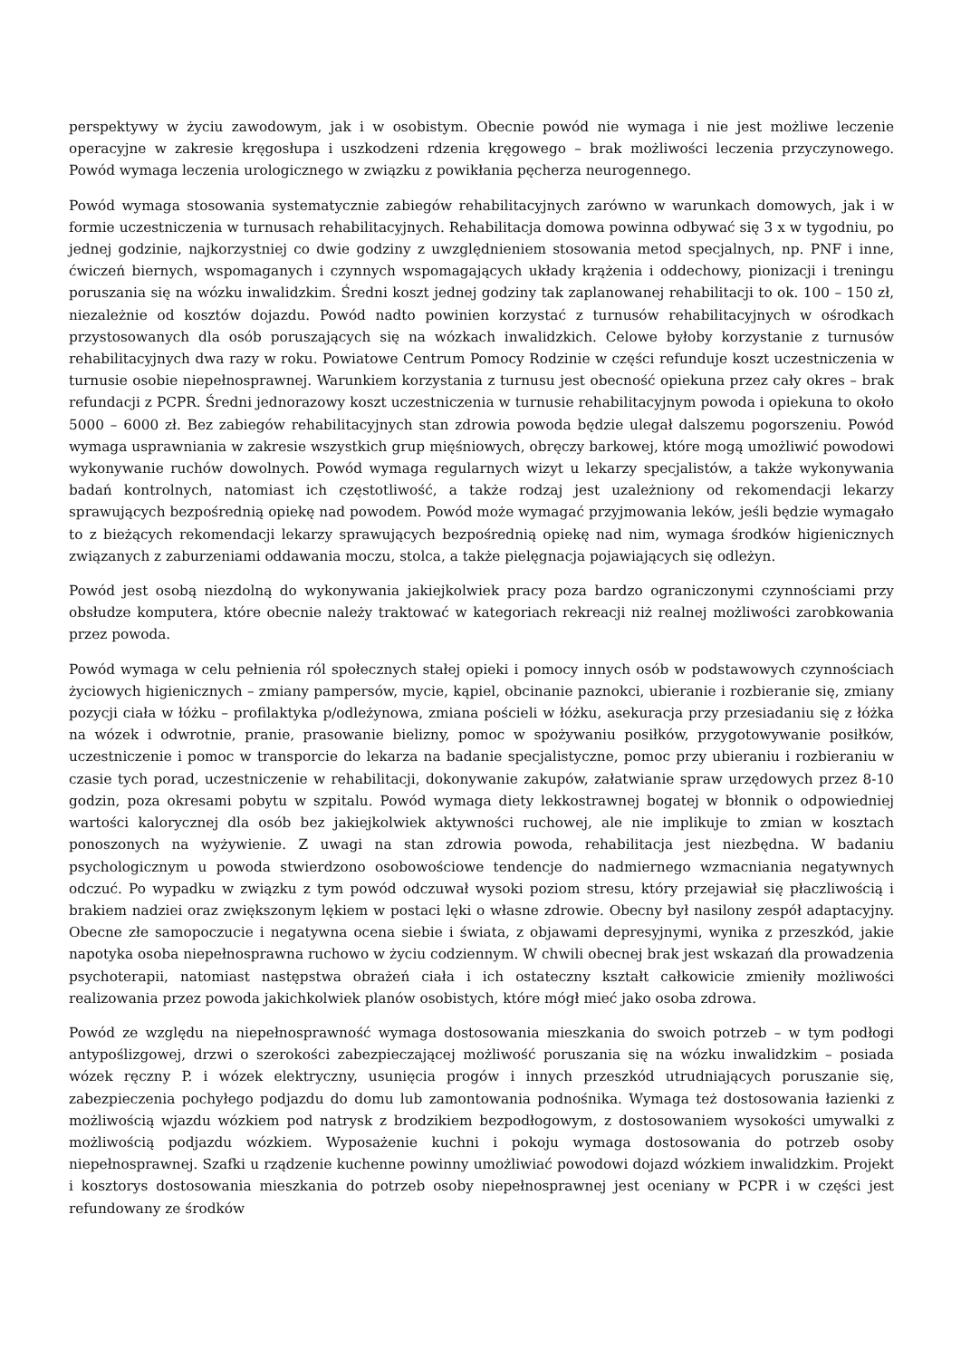perspektywy w życiu zawodowym, jak i w osobistym. Obecnie powód nie wymaga i nie jest możliwe leczenie operacyjne w zakresie kręgosłupa i uszkodzeni rdzenia kręgowego – brak możliwości leczenia przyczynowego. Powód wymaga leczenia urologicznego w związku z powikłania pęcherza neurogennego.
Powód wymaga stosowania systematycznie zabiegów rehabilitacyjnych zarówno w warunkach domowych, jak i w formie uczestniczenia w turnusach rehabilitacyjnych. Rehabilitacja domowa powinna odbywać się 3 x w tygodniu, po jednej godzinie, najkorzystniej co dwie godziny z uwzględnieniem stosowania metod specjalnych, np. PNF i inne, ćwiczeń biernych, wspomaganych i czynnych wspomagających układy krążenia i oddechowy, pionizacji i treningu poruszania się na wózku inwalidzkim. Średni koszt jednej godziny tak zaplanowanej rehabilitacji to ok. 100 – 150 zł, niezależnie od kosztów dojazdu. Powód nadto powinien korzystać z turnusów rehabilitacyjnych w ośrodkach przystosowanych dla osób poruszających się na wózkach inwalidzkich. Celowe byłoby korzystanie z turnusów rehabilitacyjnych dwa razy w roku. Powiatowe Centrum Pomocy Rodzinie w części refunduje koszt uczestniczenia w turnusie osobie niepełnosprawnej. Warunkiem korzystania z turnusu jest obecność opiekuna przez cały okres – brak refundacji z PCPR. Średni jednorazowy koszt uczestniczenia w turnusie rehabilitacyjnym powoda i opiekuna to około 5000 – 6000 zł. Bez zabiegów rehabilitacyjnych stan zdrowia powoda będzie ulegał dalszemu pogorszeniu. Powód wymaga usprawniania w zakresie wszystkich grup mięśniowych, obręczy barkowej, które mogą umożliwić powodowi wykonywanie ruchów dowolnych. Powód wymaga regularnych wizyt u lekarzy specjalistów, a także wykonywania badań kontrolnych, natomiast ich częstotliwość, a także rodzaj jest uzależniony od rekomendacji lekarzy sprawujących bezpośrednią opiekę nad powodem. Powód może wymagać przyjmowania leków, jeśli będzie wymagało to z bieżących rekomendacji lekarzy sprawujących bezpośrednią opiekę nad nim, wymaga środków higienicznych związanych z zaburzeniami oddawania moczu, stolca, a także pielęgnacja pojawiających się odleżyn.
Powód jest osobą niezdolną do wykonywania jakiejkolwiek pracy poza bardzo ograniczonymi czynnościami przy obsłudze komputera, które obecnie należy traktować w kategoriach rekreacji niż realnej możliwości zarobkowania przez powoda.
Powód wymaga w celu pełnienia ról społecznych stałej opieki i pomocy innych osób w podstawowych czynnościach życiowych higienicznych – zmiany pampersów, mycie, kąpiel, obcinanie paznokci, ubieranie i rozbieranie się, zmiany pozycji ciała w łóżku – profilaktyka p/odleżynowa, zmiana pościeli w łóżku, asekuracja przy przesiadaniu się z łóżka na wózek i odwrotnie, pranie, prasowanie bielizny, pomoc w spożywaniu posiłków, przygotowywanie posiłków, uczestniczenie i pomoc w transporcie do lekarza na badanie specjalistyczne, pomoc przy ubieraniu i rozbieraniu w czasie tych porad, uczestniczenie w rehabilitacji, dokonywanie zakupów, załatwianie spraw urzędowych przez 8-10 godzin, poza okresami pobytu w szpitalu. Powód wymaga diety lekkostrawnej bogatej w błonnik o odpowiedniej wartości kalorycznej dla osób bez jakiejkolwiek aktywności ruchowej, ale nie implikuje to zmian w kosztach ponoszonych na wyżywienie. Z uwagi na stan zdrowia powoda, rehabilitacja jest niezbędna. W badaniu psychologicznym u powoda stwierdzono osobowościowe tendencje do nadmiernego wzmacniania negatywnych odczuć. Po wypadku w związku z tym powód odczuwał wysoki poziom stresu, który przejawiał się płaczliwością i brakiem nadziei oraz zwiększonym lękiem w postaci lęki o własne zdrowie. Obecny był nasilony zespół adaptacyjny. Obecne złe samopoczucie i negatywna ocena siebie i świata, z objawami depresyjnymi, wynika z przeszkód, jakie napotyka osoba niepełnosprawna ruchowo w życiu codziennym. W chwili obecnej brak jest wskazań dla prowadzenia psychoterapii, natomiast następstwa obrażeń ciała i ich ostateczny kształt całkowicie zmieniły możliwości realizowania przez powoda jakichkolwiek planów osobistych, które mógł mieć jako osoba zdrowa.
Powód ze względu na niepełnosprawność wymaga dostosowania mieszkania do swoich potrzeb – w tym podłogi antypoślizgowej, drzwi o szerokości zabezpieczającej możliwość poruszania się na wózku inwalidzkim – posiada wózek ręczny P. i wózek elektryczny, usunięcia progów i innych przeszkód utrudniających poruszanie się, zabezpieczenia pochyłego podjazdu do domu lub zamontowania podnośnika. Wymaga też dostosowania łazienki z możliwością wjazdu wózkiem pod natrysk z brodzikiem bezpodłogowym, z dostosowaniem wysokości umywalki z możliwością podjazdu wózkiem. Wyposażenie kuchni i pokoju wymaga dostosowania do potrzeb osoby niepełnosprawnej. Szafki u rządzenie kuchenne powinny umożliwiać powodowi dojazd wózkiem inwalidzkim. Projekt i kosztorys dostosowania mieszkania do potrzeb osoby niepełnosprawnej jest oceniany w PCPR i w części jest refundowany ze środków